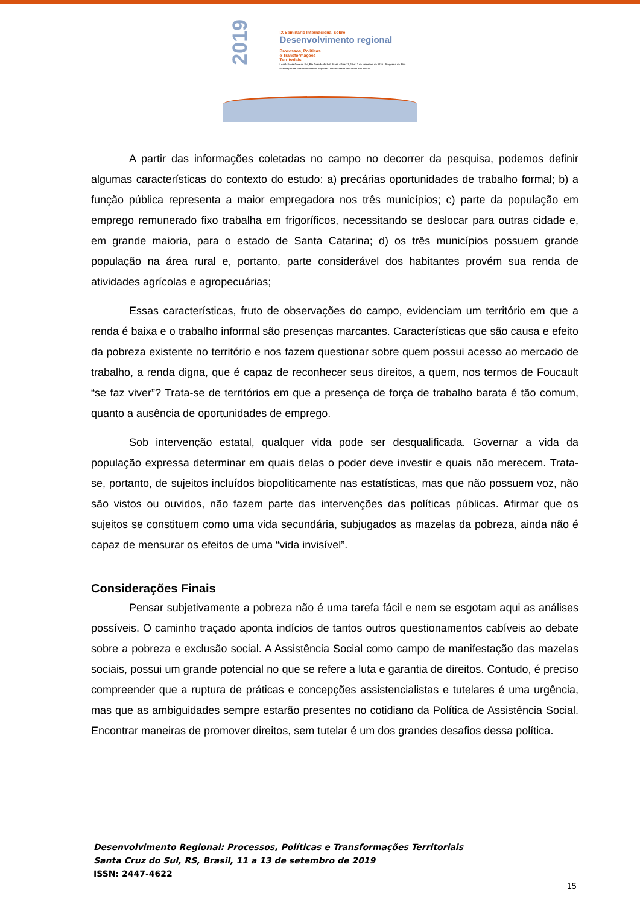2019
IX Seminário Internacional sobre
Desenvolvimento regional
Processos, Políticas
e Transformações
Territoriais
Local: Santa Cruz do Sul, Rio Grande do Sul, Brasil · Dias 11, 12 e 13 de setembro de 2019 · Programa de Pós-Graduação em Desenvolvimento Regional - Universidade de Santa Cruz do Sul
A partir das informações coletadas no campo no decorrer da pesquisa, podemos definir algumas características do contexto do estudo: a) precárias oportunidades de trabalho formal; b) a função pública representa a maior empregadora nos três municípios; c) parte da população em emprego remunerado fixo trabalha em frigoríficos, necessitando se deslocar para outras cidade e, em grande maioria, para o estado de Santa Catarina; d) os três municípios possuem grande população na área rural e, portanto, parte considerável dos habitantes provém sua renda de atividades agrícolas e agropecuárias;
Essas características, fruto de observações do campo, evidenciam um território em que a renda é baixa e o trabalho informal são presenças marcantes. Características que são causa e efeito da pobreza existente no território e nos fazem questionar sobre quem possui acesso ao mercado de trabalho, a renda digna, que é capaz de reconhecer seus direitos, a quem, nos termos de Foucault “se faz viver”? Trata-se de territórios em que a presença de força de trabalho barata é tão comum, quanto a ausência de oportunidades de emprego.
Sob intervenção estatal, qualquer vida pode ser desqualificada. Governar a vida da população expressa determinar em quais delas o poder deve investir e quais não merecem. Trata-se, portanto, de sujeitos incluídos biopoliticamente nas estatísticas, mas que não possuem voz, não são vistos ou ouvidos, não fazem parte das intervenções das políticas públicas. Afirmar que os sujeitos se constituem como uma vida secundária, subjugados as mazelas da pobreza, ainda não é capaz de mensurar os efeitos de uma “vida invisível”.
Considerações Finais
Pensar subjetivamente a pobreza não é uma tarefa fácil e nem se esgotam aqui as análises possíveis. O caminho traçado aponta indícios de tantos outros questionamentos cabíveis ao debate sobre a pobreza e exclusão social. A Assistência Social como campo de manifestação das mazelas sociais, possui um grande potencial no que se refere a luta e garantia de direitos. Contudo, é preciso compreender que a ruptura de práticas e concepções assistencialistas e tutelares é uma urgência, mas que as ambiguidades sempre estarão presentes no cotidiano da Política de Assistência Social. Encontrar maneiras de promover direitos, sem tutelar é um dos grandes desafios dessa política.
Desenvolvimento Regional: Processos, Políticas e Transformações Territoriais
Santa Cruz do Sul, RS, Brasil, 11 a 13 de setembro de 2019
ISSN: 2447-4622
15